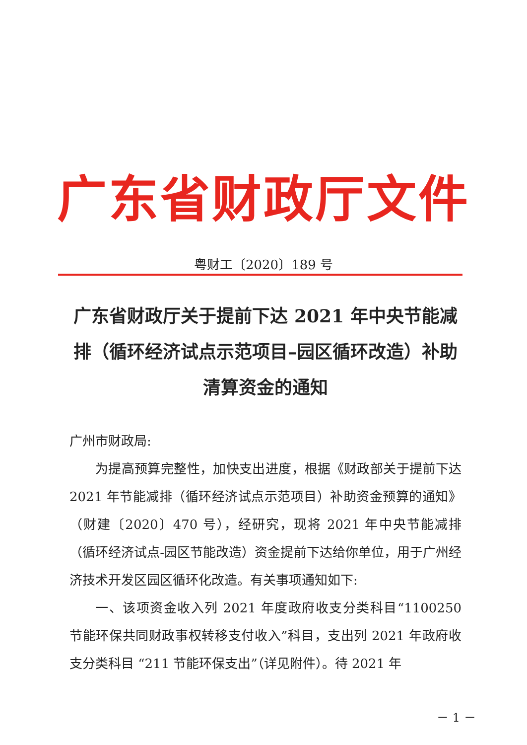广东省财政厅文件
粤财工〔2020〕189 号
广东省财政厅关于提前下达 2021 年中央节能减排（循环经济试点示范项目–园区循环改造）补助清算资金的通知
广州市财政局:
为提高预算完整性，加快支出进度，根据《财政部关于提前下达 2021 年节能减排（循环经济试点示范项目）补助资金预算的通知》（财建〔2020〕470 号），经研究，现将 2021 年中央节能减排（循环经济试点-园区节能改造）资金提前下达给你单位，用于广州经济技术开发区园区循环化改造。有关事项通知如下:
一、该项资金收入列 2021 年度政府收支分类科目“1100250 节能环保共同财政事权转移支付收入”科目，支出列 2021 年政府收支分类科目 “211 节能环保支出”（详见附件）。待 2021 年
－ 1 －